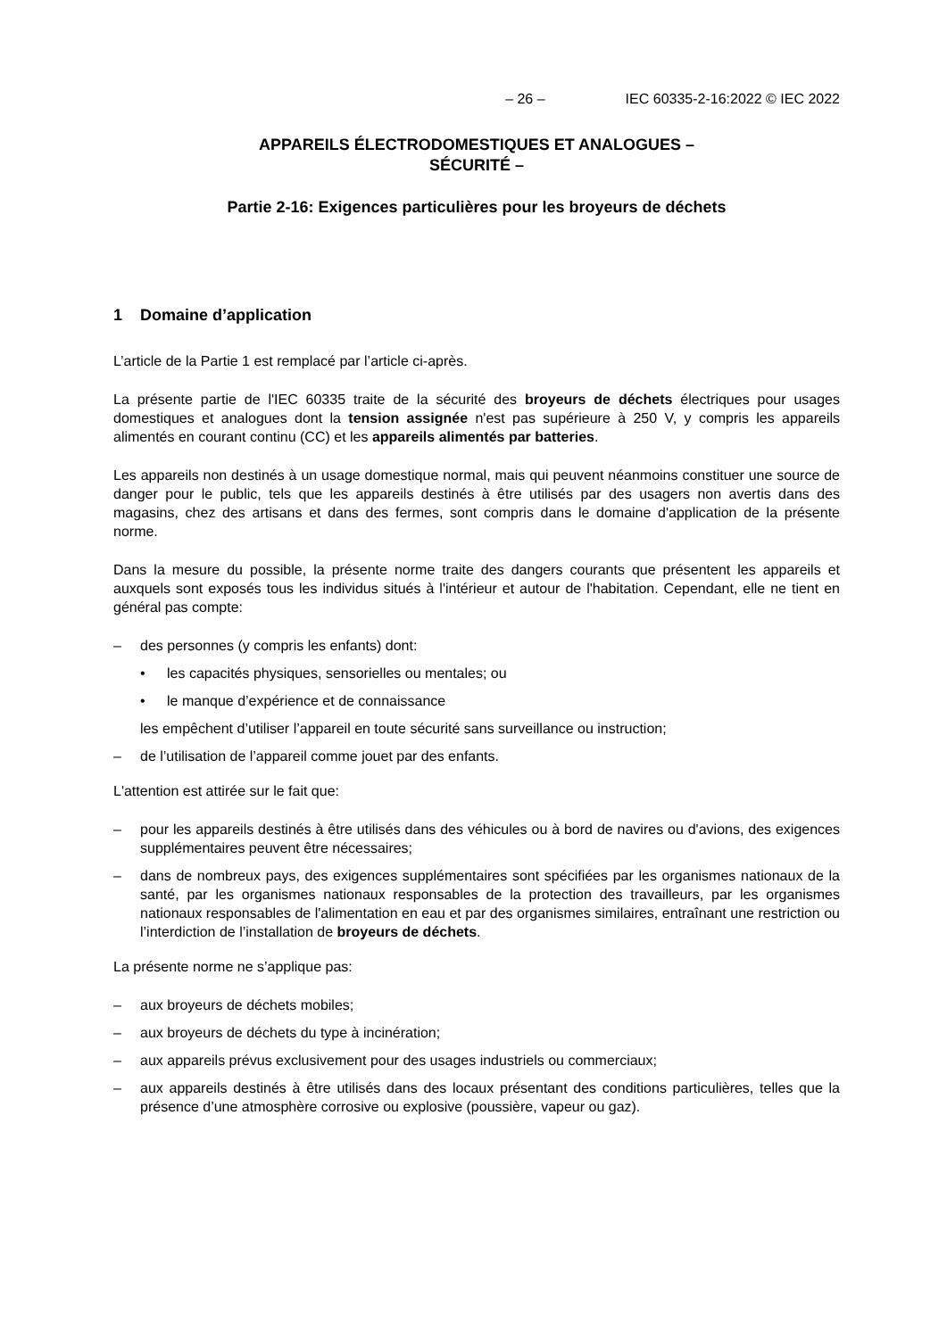– 26 – IEC 60335-2-16:2022 © IEC 2022
APPAREILS ÉLECTRODOMESTIQUES ET ANALOGUES –
SÉCURITÉ –
Partie 2-16: Exigences particulières pour les broyeurs de déchets
1 Domaine d’application
L’article de la Partie 1 est remplacé par l’article ci-après.
La présente partie de l'IEC 60335 traite de la sécurité des broyeurs de déchets électriques pour usages domestiques et analogues dont la tension assignée n'est pas supérieure à 250 V, y compris les appareils alimentés en courant continu (CC) et les appareils alimentés par batteries.
Les appareils non destinés à un usage domestique normal, mais qui peuvent néanmoins constituer une source de danger pour le public, tels que les appareils destinés à être utilisés par des usagers non avertis dans des magasins, chez des artisans et dans des fermes, sont compris dans le domaine d'application de la présente norme.
Dans la mesure du possible, la présente norme traite des dangers courants que présentent les appareils et auxquels sont exposés tous les individus situés à l'intérieur et autour de l'habitation. Cependant, elle ne tient en général pas compte:
– des personnes (y compris les enfants) dont:
• les capacités physiques, sensorielles ou mentales; ou
• le manque d’expérience et de connaissance
les empêchent d’utiliser l’appareil en toute sécurité sans surveillance ou instruction;
– de l’utilisation de l’appareil comme jouet par des enfants.
L'attention est attirée sur le fait que:
– pour les appareils destinés à être utilisés dans des véhicules ou à bord de navires ou d'avions, des exigences supplémentaires peuvent être nécessaires;
– dans de nombreux pays, des exigences supplémentaires sont spécifiées par les organismes nationaux de la santé, par les organismes nationaux responsables de la protection des travailleurs, par les organismes nationaux responsables de l'alimentation en eau et par des organismes similaires, entraînant une restriction ou l’interdiction de l’installation de broyeurs de déchets.
La présente norme ne s’applique pas:
– aux broyeurs de déchets mobiles;
– aux broyeurs de déchets du type à incinération;
– aux appareils prévus exclusivement pour des usages industriels ou commerciaux;
– aux appareils destinés à être utilisés dans des locaux présentant des conditions particulières, telles que la présence d’une atmosphère corrosive ou explosive (poussière, vapeur ou gaz).